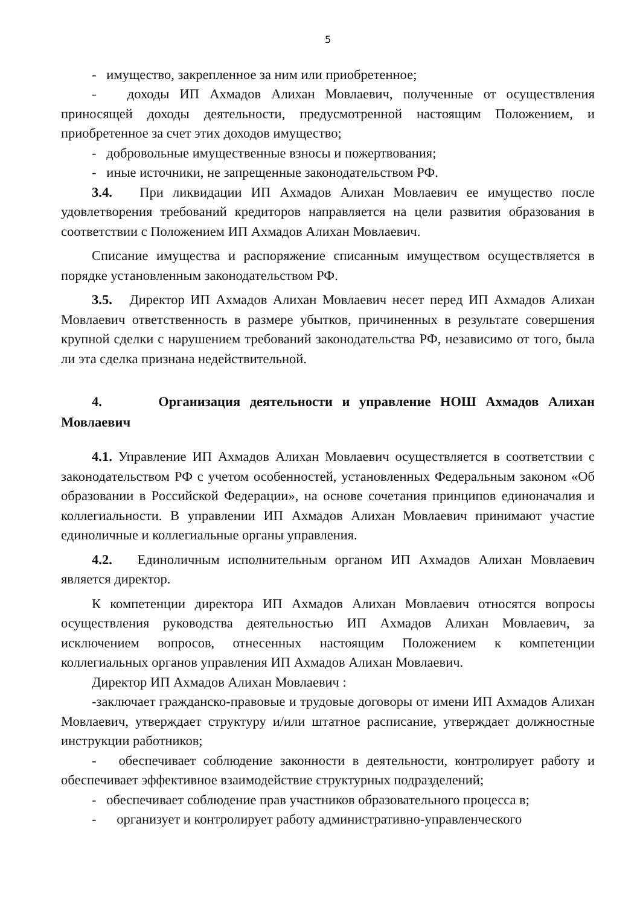5
- имущество, закрепленное за ним или приобретенное;
- доходы ИП Ахмадов Алихан Мовлаевич, полученные от осуществления приносящей доходы деятельности, предусмотренной настоящим Положением, и приобретенное за счет этих доходов имущество;
- добровольные имущественные взносы и пожертвования;
- иные источники, не запрещенные законодательством РФ.
3.4. При ликвидации ИП Ахмадов Алихан Мовлаевич ее имущество после удовлетворения требований кредиторов направляется на цели развития образования в соответствии с Положением ИП Ахмадов Алихан Мовлаевич.
Списание имущества и распоряжение списанным имуществом осуществляется в порядке установленным законодательством РФ.
3.5. Директор ИП Ахмадов Алихан Мовлаевич несет перед ИП Ахмадов Алихан Мовлаевич ответственность в размере убытков, причиненных в результате совершения крупной сделки с нарушением требований законодательства РФ, независимо от того, была ли эта сделка признана недействительной.
4. Организация деятельности и управление НОШ Ахмадов Алихан Мовлаевич
4.1. Управление ИП Ахмадов Алихан Мовлаевич осуществляется в соответствии с законодательством РФ с учетом особенностей, установленных Федеральным законом «Об образовании в Российской Федерации», на основе сочетания принципов единоначалия и коллегиальности. В управлении ИП Ахмадов Алихан Мовлаевич принимают участие единоличные и коллегиальные органы управления.
4.2. Единоличным исполнительным органом ИП Ахмадов Алихан Мовлаевич является директор.
К компетенции директора ИП Ахмадов Алихан Мовлаевич относятся вопросы осуществления руководства деятельностью ИП Ахмадов Алихан Мовлаевич, за исключением вопросов, отнесенных настоящим Положением к компетенции коллегиальных органов управления ИП Ахмадов Алихан Мовлаевич.
Директор ИП Ахмадов Алихан Мовлаевич :
-заключает гражданско-правовые и трудовые договоры от имени ИП Ахмадов Алихан Мовлаевич, утверждает структуру и/или штатное расписание, утверждает должностные инструкции работников;
- обеспечивает соблюдение законности в деятельности, контролирует работу и обеспечивает эффективное взаимодействие структурных подразделений;
- обеспечивает соблюдение прав участников образовательного процесса в;
- организует и контролирует работу административно-управленческого